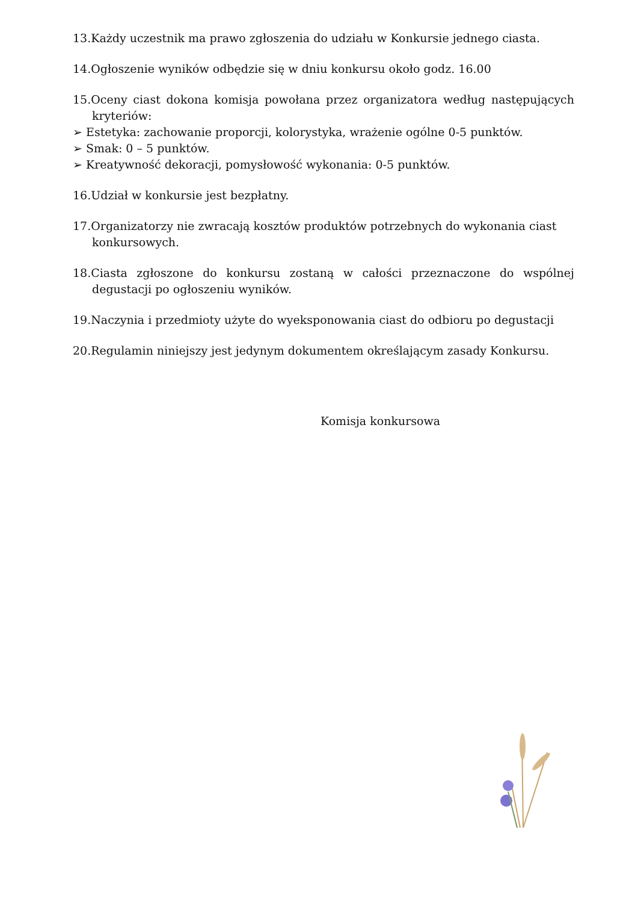13.Każdy uczestnik ma prawo zgłoszenia do udziału w Konkursie jednego ciasta.
14.Ogłoszenie wyników odbędzie się w dniu konkursu około godz. 16.00
15.Oceny ciast dokona komisja powołana przez organizatora według następujących kryteriów:
➢ Estetyka: zachowanie proporcji, kolorystyka, wrażenie ogólne 0-5 punktów.
➢ Smak: 0 – 5 punktów.
➢ Kreatywność dekoracji, pomysłowość wykonania: 0-5 punktów.
16.Udział w konkursie jest bezpłatny.
17.Organizatorzy nie zwracają kosztów produktów potrzebnych do wykonania ciast konkursowych.
18.Ciasta zgłoszone do konkursu zostaną w całości przeznaczone do wspólnej degustacji po ogłoszeniu wyników.
19.Naczynia i przedmioty użyte do wyeksponowania ciast do odbioru po degustacji
20.Regulamin niniejszy jest jedynym dokumentem określającym zasady Konkursu.
Komisja konkursowa